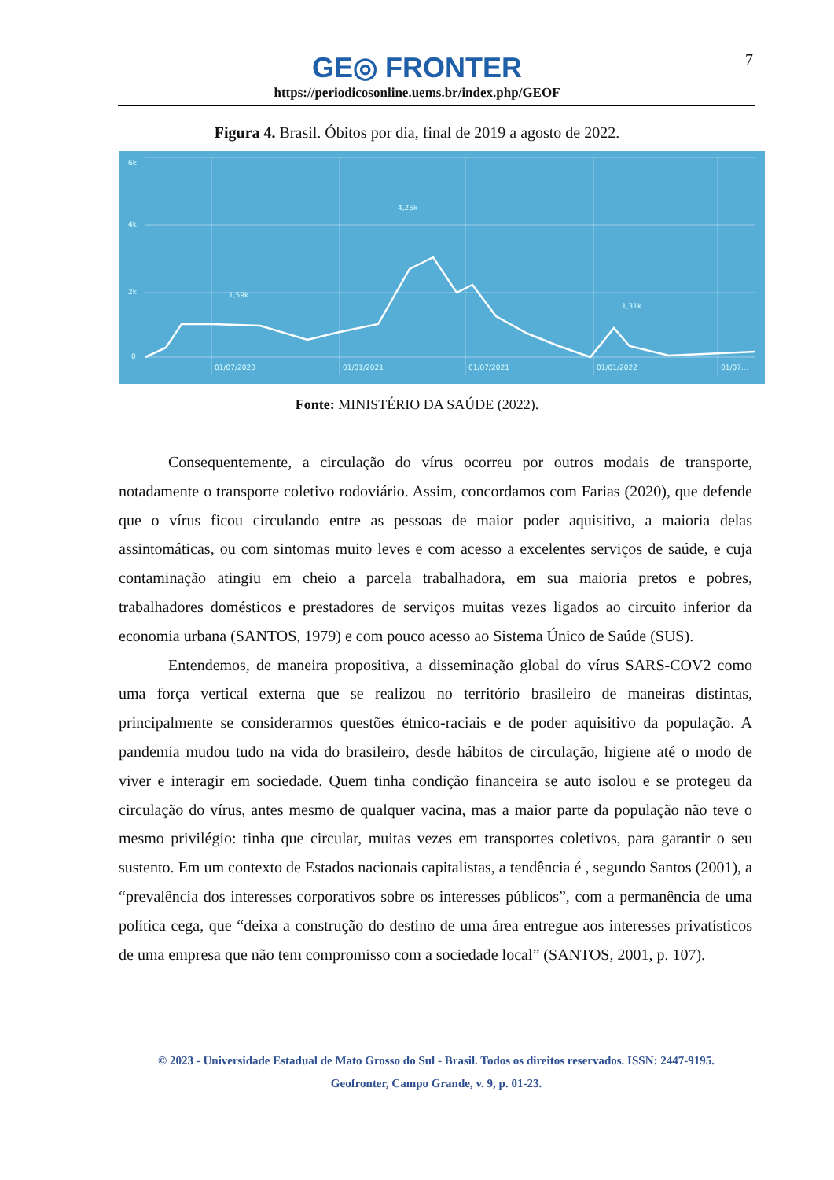7
GE◎ FRONTER
https://periodicosonline.uems.br/index.php/GEOF
Figura 4. Brasil. Óbitos por dia, final de 2019 a agosto de 2022.
6k
4k
2k
0
01/07/2020
01/01/2021
01/07/2021
01/01/2022
01/07...
4,25k
1,59k
1,31k
Fonte: MINISTÉRIO DA SAÚDE (2022).
Consequentemente, a circulação do vírus ocorreu por outros modais de transporte, notadamente o transporte coletivo rodoviário. Assim, concordamos com Farias (2020), que defende que o vírus ficou circulando entre as pessoas de maior poder aquisitivo, a maioria delas assintomáticas, ou com sintomas muito leves e com acesso a excelentes serviços de saúde, e cuja contaminação atingiu em cheio a parcela trabalhadora, em sua maioria pretos e pobres, trabalhadores domésticos e prestadores de serviços muitas vezes ligados ao circuito inferior da economia urbana (SANTOS, 1979) e com pouco acesso ao Sistema Único de Saúde (SUS).
Entendemos, de maneira propositiva, a disseminação global do vírus SARS-COV2 como uma força vertical externa que se realizou no território brasileiro de maneiras distintas, principalmente se considerarmos questões étnico-raciais e de poder aquisitivo da população. A pandemia mudou tudo na vida do brasileiro, desde hábitos de circulação, higiene até o modo de viver e interagir em sociedade. Quem tinha condição financeira se auto isolou e se protegeu da circulação do vírus, antes mesmo de qualquer vacina, mas a maior parte da população não teve o mesmo privilégio: tinha que circular, muitas vezes em transportes coletivos, para garantir o seu sustento. Em um contexto de Estados nacionais capitalistas, a tendência é , segundo Santos (2001), a “prevalência dos interesses corporativos sobre os interesses públicos”, com a permanência de uma política cega, que “deixa a construção do destino de uma área entregue aos interesses privatísticos de uma empresa que não tem compromisso com a sociedade local” (SANTOS, 2001, p. 107).
© 2023 - Universidade Estadual de Mato Grosso do Sul - Brasil. Todos os direitos reservados. ISSN: 2447-9195.
Geofronter, Campo Grande, v. 9, p. 01-23.